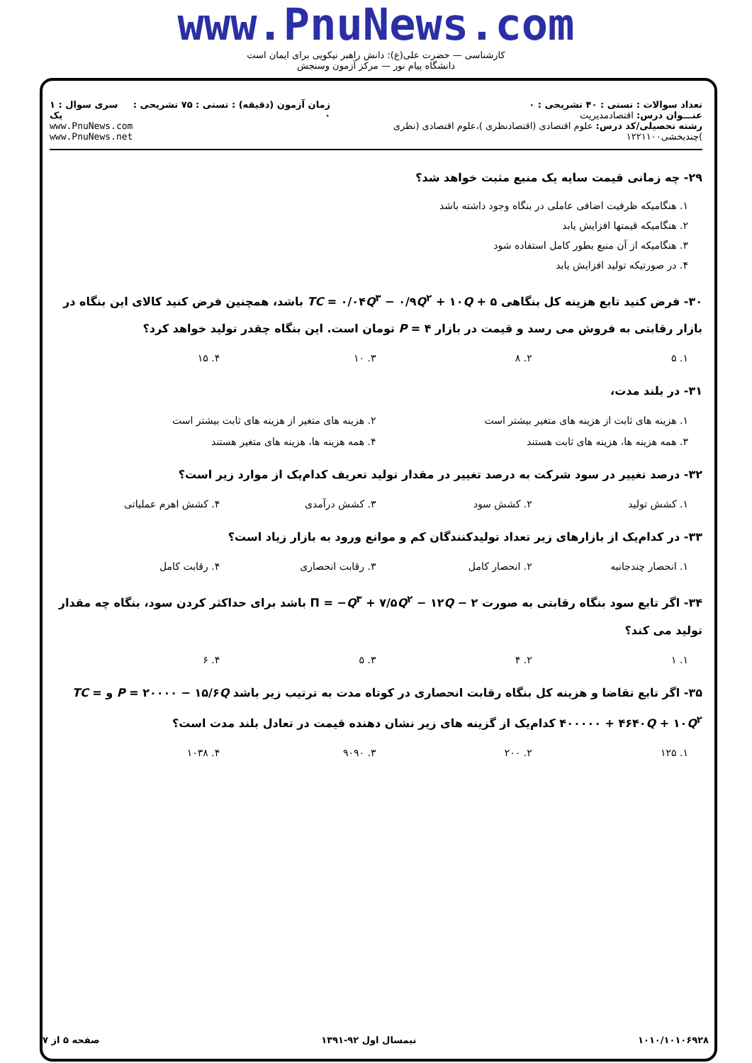www.PnuNews.com
کارشناسی — حضرت علی(ع): دانش راهبر نیکویی برای ایمان است
دانشگاه پیام نور — مرکز آزمون وسنجش
تعداد سوالات : تستی : ۴۰ تشریحی : ۰
عنـــوان درس: اقتصادمدیریت
رشته تحصیلی/کد درس: علوم اقتصادی (اقتصادنظری )،علوم اقتصادی (نظری )چندبخشی۱۲۲۱۱۰۰
زمان آزمون (دقیقه) : تستی : ۷۵ تشریحی : ۰
سری سوال : ۱ یک
www.PnuNews.com
www.PnuNews.net
۲۹- چه زمانی قیمت سایه یک منبع مثبت خواهد شد؟
۱. هنگامیکه ظرفیت اضافی عاملی در بنگاه وجود داشته باشد
۲. هنگامیکه قیمتها افزایش یابد
۳. هنگامیکه از آن منبع بطور کامل استفاده شود
۴. در صورتیکه تولید افزایش یابد
۳۰- فرض کنید تابع هزینه کل بنگاهی TC = ۰/۰۴Q<sup>۳</sup> − ۰/۹Q<sup>۲</sup> + ۱۰Q + ۵ باشد، همچنین فرض کنید کالای این بنگاه در بازار رقابتی به فروش می رسد و قیمت در بازار P = ۴ تومان است. این بنگاه چقدر تولید خواهد کرد؟
۱. ۵ ۲. ۸ ۳. ۱۰ ۴. ۱۵
۳۱- در بلند مدت،
۱. هزینه های ثابت از هزینه های متغیر بیشتر است ۲. هزینه های متغیر از هزینه های ثابت بیشتر است
۳. همه هزینه ها، هزینه های ثابت هستند ۴. همه هزینه ها، هزینه های متغیر هستند
۳۲- درصد تغییر در سود شرکت به درصد تغییر در مقدار تولید تعریف کدام‌یک از موارد زیر است؟
۱. کشش تولید ۲. کشش سود ۳. کشش درآمدی ۴. کشش اهرم عملیاتی
۳۳- در کدام‌یک از بازارهای زیر تعداد تولیدکنندگان کم و موانع ورود به بازار زیاد است؟
۱. انحصار چندجانبه ۲. انحصار کامل ۳. رقابت انحصاری ۴. رقابت کامل
۳۴- اگر تابع سود بنگاه رقابتی به صورت Π = −Q<sup>۳</sup> + ۷/۵Q<sup>۲</sup> − ۱۲Q − ۲ باشد برای حداکثر کردن سود، بنگاه چه مقدار تولید می کند؟
۱. ۱ ۲. ۴ ۳. ۵ ۴. ۶
۳۵- اگر تابع تقاضا و هزینه کل بنگاه رقابت انحصاری در کوتاه مدت به ترتیب زیر باشد P = ۲۰۰۰۰ − ۱۵/۶Q و TC = ۴۰۰۰۰۰ + ۴۶۴۰Q + ۱۰Q<sup>۲</sup> کدام‌یک از گزینه های زیر نشان دهنده قیمت در تعادل بلند مدت است؟
۱. ۱۲۵ ۲. ۲۰۰ ۳. ۹۰۹۰ ۴. ۱۰۳۸
۱۰۱۰/۱۰۱۰۶۹۲۸ نیمسال اول ۹۲-۱۳۹۱ صفحه ۵ از ۷